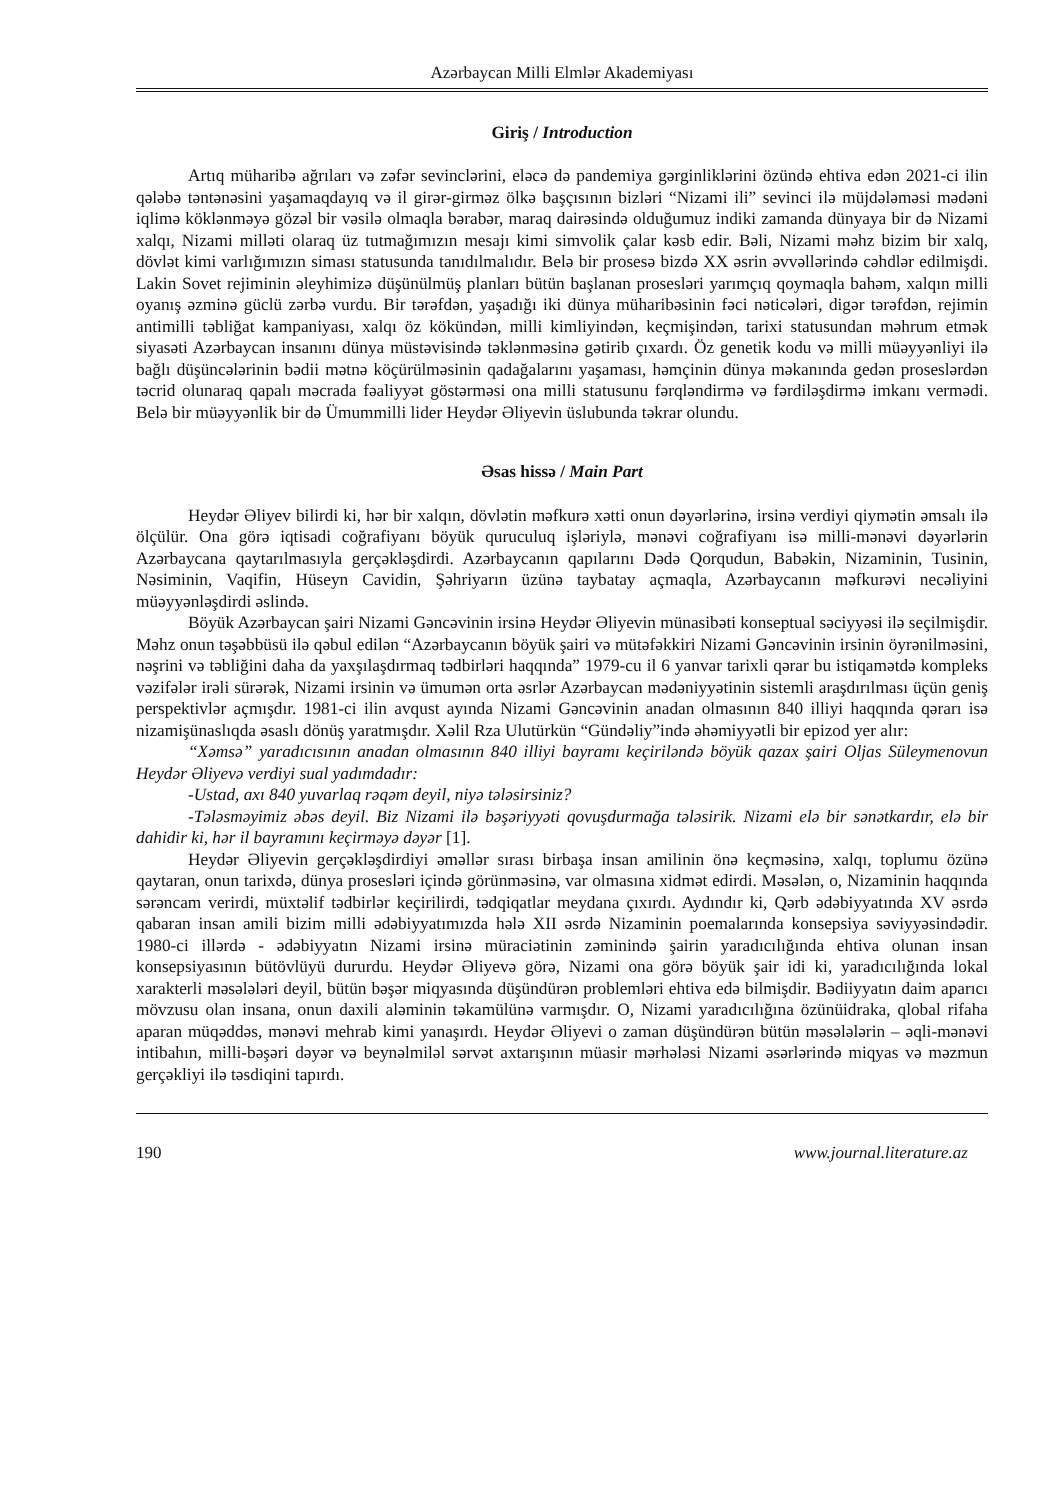Azərbaycan Milli Elmlər Akademiyası
Giriş / Introduction
Artıq müharibə ağrıları və zəfər sevinclərini, eləcə də pandemiya gərginliklərini özündə ehtiva edən 2021-ci ilin qələbə təntənəsini yaşamaqdayıq və il girər-girməz ölkə başçısının bizləri “Nizami ili” sevinci ilə müjdələməsi mədəni iqlimə köklənməyə gözəl bir vəsilə olmaqla bərabər, maraq dairəsində olduğumuz indiki zamanda dünyaya bir də Nizami xalqı, Nizami milləti olaraq üz tutmağımızın mesajı kimi simvolik çalar kəsb edir. Bəli, Nizami məhz bizim bir xalq, dövlət kimi varlığımızın siması statusunda tanıdılmalıdır. Belə bir prosesə bizdə XX əsrin əvvəllərində cəhdlər edilmişdi. Lakin Sovet rejiminin əleyhimizə düşünülmüş planları bütün başlanan prosesləri yarımçıq qoymaqla bahəm, xalqın milli oyanış əzminə güclü zərbə vurdu. Bir tərəfdən, yaşadığı iki dünya müharibəsinin fəci nəticələri, digər tərəfdən, rejimin antimilli təbliğat kampaniyası, xalqı öz kökündən, milli kimliyindən, keçmişindən, tarixi statusundan məhrum etmək siyasəti Azərbaycan insanını dünya müstəvisində təklənməsinə gətirib çıxardı. Öz genetik kodu və milli müəyyənliyi ilə bağlı düşüncələrinin bədii mətnə köçürülməsinin qadağalarını yaşaması, həmçinin dünya məkanında gedən proseslərdən təcrid olunaraq qapalı məcrada fəaliyyət göstərməsi ona milli statusunu fərqləndirmə və fərdiləşdirmə imkanı vermədi. Belə bir müəyyənlik bir də Ümummilli lider Heydər Əliyevin üslubunda təkrar olundu.
Əsas hissə / Main Part
Heydər Əliyev bilirdi ki, hər bir xalqın, dövlətin məfkurə xətti onun dəyərlərinə, irsinə verdiyi qiymətin əmsalı ilə ölçülür. Ona görə iqtisadi coğrafiyanı böyük quruculuq işləriylə, mənəvi coğrafiyanı isə milli-mənəvi dəyərlərin Azərbaycana qaytarılmasıyla gerçəkləşdirdi. Azərbaycanın qapılarını Dədə Qorqudun, Babəkin, Nizaminin, Tusinin, Nəsiminin, Vaqifin, Hüseyn Cavidin, Şəhriyarın üzünə taybatay açmaqla, Azərbaycanın məfkurəvi necəliyini müəyyənləşdirdi əslində.
Böyük Azərbaycan şairi Nizami Gəncəvinin irsinə Heydər Əliyevin münasibəti konseptual səciyyəsi ilə seçilmişdir. Məhz onun təşəbbüsü ilə qəbul edilən “Azərbaycanın böyük şairi və mütəfəkkiri Nizami Gəncəvinin irsinin öyrənilməsini, nəşrini və təbliğini daha da yaxşılaşdırmaq tədbirləri haqqında” 1979-cu il 6 yanvar tarixli qərar bu istiqamətdə kompleks vəzifələr irəli sürərək, Nizami irsinin və ümumən orta əsrlər Azərbaycan mədəniyyətinin sistemli araşdırılması üçün geniş perspektivlər açmışdır. 1981-ci ilin avqust ayında Nizami Gəncəvinin anadan olmasının 840 illiyi haqqında qərarı isə nizamişünaslıqda əsaslı dönüş yaratmışdır. Xəlil Rza Ulutürkün “Gündəliy”ində əhəmiyyətli bir epizod yer alır:
“Xəmsə” yaradıcısının anadan olmasının 840 illiyi bayramı keçiriləndə böyük qazax şairi Oljas Süleymenovun Heydər Əliyevə verdiyi sual yadımdadır:
-Ustad, axı 840 yuvarlaq rəqəm deyil, niyə tələsirsiniz?
-Tələsməyimiz əbəs deyil. Biz Nizami ilə bəşəriyyəti qovuşdurmağa tələsirik. Nizami elə bir sənətkardır, elə bir dahidir ki, hər il bayramını keçirməyə dəyər [1].
Heydər Əliyevin gerçəkləşdirdiyi əməllər sırası birbaşa insan amilinin önə keçməsinə, xalqı, toplumu özünə qaytaran, onun tarixdə, dünya prosesləri içində görünməsinə, var olmasına xidmət edirdi. Məsələn, o, Nizaminin haqqında sərəncam verirdi, müxtəlif tədbirlər keçirilirdi, tədqiqatlar meydana çıxırdı. Aydındır ki, Qərb ədəbiyyatında XV əsrdə qabaran insan amili bizim milli ədəbiyyatımızda hələ XII əsrdə Nizaminin poemalarında konsepsiya səviyyəsindədir. 1980-ci illərdə - ədəbiyyatın Nizami irsinə müraciətinin zəminində şairin yaradıcılığında ehtiva olunan insan konsepsiyasının bütövlüyü dururdu. Heydər Əliyevə görə, Nizami ona görə böyük şair idi ki, yaradıcılığında lokal xarakterli məsələləri deyil, bütün bəşər miqyasında düşündürən problemləri ehtiva edə bilmişdir. Bədiiyyatın daim aparıcı mövzusu olan insana, onun daxili aləminin təkamülünə varmışdır. O, Nizami yaradıcılığına özünüidraka, qlobal rifaha aparan müqəddəs, mənəvi mehrab kimi yanaşırdı. Heydər Əliyevi o zaman düşündürən bütün məsələlərin – əqli-mənəvi intibahın, milli-bəşəri dəyər və beynəlmiləl sərvət axtarışının müasir mərhələsi Nizami əsərlərində miqyas və məzmun gerçəkliyi ilə təsdiqini tapırdı.
190 www.journal.literature.az